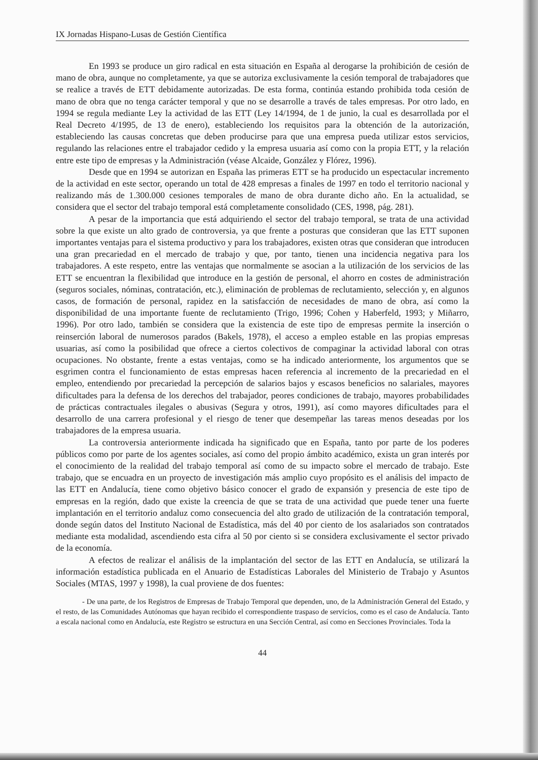IX Jornadas Hispano-Lusas de Gestión Científica
En 1993 se produce un giro radical en esta situación en España al derogarse la prohibición de cesión de mano de obra, aunque no completamente, ya que se autoriza exclusivamente la cesión temporal de trabajadores que se realice a través de ETT debidamente autorizadas. De esta forma, continúa estando prohibida toda cesión de mano de obra que no tenga carácter temporal y que no se desarrolle a través de tales empresas. Por otro lado, en 1994 se regula mediante Ley la actividad de las ETT (Ley 14/1994, de 1 de junio, la cual es desarrollada por el Real Decreto 4/1995, de 13 de enero), estableciendo los requisitos para la obtención de la autorización, estableciendo las causas concretas que deben producirse para que una empresa pueda utilizar estos servicios, regulando las relaciones entre el trabajador cedido y la empresa usuaria así como con la propia ETT, y la relación entre este tipo de empresas y la Administración (véase Alcaide, González y Flórez, 1996).
Desde que en 1994 se autorizan en España las primeras ETT se ha producido un espectacular incremento de la actividad en este sector, operando un total de 428 empresas a finales de 1997 en todo el territorio nacional y realizando más de 1.300.000 cesiones temporales de mano de obra durante dicho año. En la actualidad, se considera que el sector del trabajo temporal está completamente consolidado (CES, 1998, pág. 281).
A pesar de la importancia que está adquiriendo el sector del trabajo temporal, se trata de una actividad sobre la que existe un alto grado de controversia, ya que frente a posturas que consideran que las ETT suponen importantes ventajas para el sistema productivo y para los trabajadores, existen otras que consideran que introducen una gran precariedad en el mercado de trabajo y que, por tanto, tienen una incidencia negativa para los trabajadores. A este respeto, entre las ventajas que normalmente se asocian a la utilización de los servicios de las ETT se encuentran la flexibilidad que introduce en la gestión de personal, el ahorro en costes de administración (seguros sociales, nóminas, contratación, etc.), eliminación de problemas de reclutamiento, selección y, en algunos casos, de formación de personal, rapidez en la satisfacción de necesidades de mano de obra, así como la disponibilidad de una importante fuente de reclutamiento (Trigo, 1996; Cohen y Haberfeld, 1993; y Miñarro, 1996). Por otro lado, también se considera que la existencia de este tipo de empresas permite la inserción o reinserción laboral de numerosos parados (Bakels, 1978), el acceso a empleo estable en las propias empresas usuarias, así como la posibilidad que ofrece a ciertos colectivos de compaginar la actividad laboral con otras ocupaciones. No obstante, frente a estas ventajas, como se ha indicado anteriormente, los argumentos que se esgrimen contra el funcionamiento de estas empresas hacen referencia al incremento de la precariedad en el empleo, entendiendo por precariedad la percepción de salarios bajos y escasos beneficios no salariales, mayores dificultades para la defensa de los derechos del trabajador, peores condiciones de trabajo, mayores probabilidades de prácticas contractuales ilegales o abusivas (Segura y otros, 1991), así como mayores dificultades para el desarrollo de una carrera profesional y el riesgo de tener que desempeñar las tareas menos deseadas por los trabajadores de la empresa usuaria.
La controversia anteriormente indicada ha significado que en España, tanto por parte de los poderes públicos como por parte de los agentes sociales, así como del propio ámbito académico, exista un gran interés por el conocimiento de la realidad del trabajo temporal así como de su impacto sobre el mercado de trabajo. Este trabajo, que se encuadra en un proyecto de investigación más amplio cuyo propósito es el análisis del impacto de las ETT en Andalucía, tiene como objetivo básico conocer el grado de expansión y presencia de este tipo de empresas en la región, dado que existe la creencia de que se trata de una actividad que puede tener una fuerte implantación en el territorio andaluz como consecuencia del alto grado de utilización de la contratación temporal, donde según datos del Instituto Nacional de Estadística, más del 40 por ciento de los asalariados son contratados mediante esta modalidad, ascendiendo esta cifra al 50 por ciento si se considera exclusivamente el sector privado de la economía.
A efectos de realizar el análisis de la implantación del sector de las ETT en Andalucía, se utilizará la información estadística publicada en el Anuario de Estadísticas Laborales del Ministerio de Trabajo y Asuntos Sociales (MTAS, 1997 y 1998), la cual proviene de dos fuentes:
- De una parte, de los Registros de Empresas de Trabajo Temporal que dependen, uno, de la Administración General del Estado, y el resto, de las Comunidades Autónomas que hayan recibido el correspondiente traspaso de servicios, como es el caso de Andalucía. Tanto a escala nacional como en Andalucía, este Registro se estructura en una Sección Central, así como en Secciones Provinciales. Toda la
44